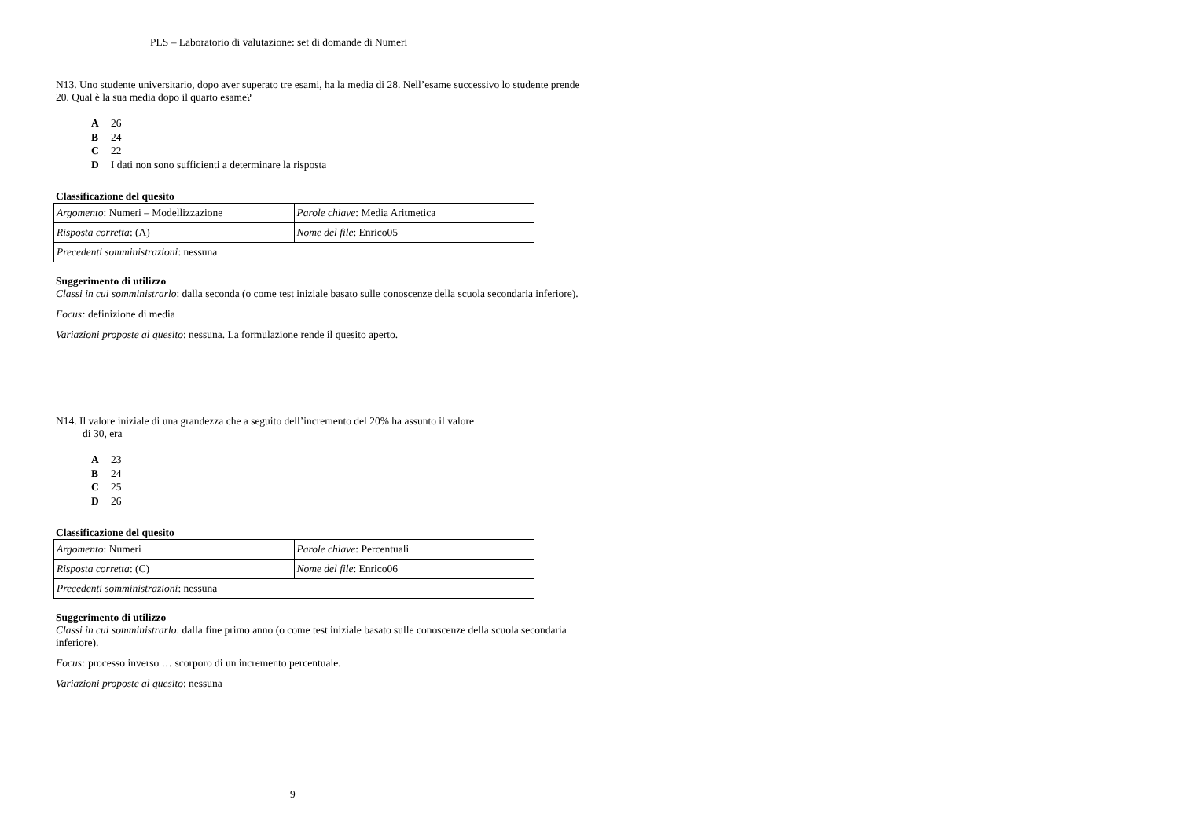PLS – Laboratorio di valutazione: set di domande di Numeri
N13. Uno studente universitario, dopo aver superato tre esami, ha la media di 28. Nell’esame successivo lo studente prende 20. Qual è la sua media dopo il quarto esame?
A 26
B 24
C 22
D I dati non sono sufficienti a determinare la risposta
Classificazione del quesito
| Argomento : Numeri – Modellizzazione | Parole chiave : Media Aritmetica |
| Risposta corretta : (A) | Nome del file : Enrico05 |
| Precedenti somministrazioni : nessuna | |
Suggerimento di utilizzo
Classi in cui somministrarlo: dalla seconda (o come test iniziale basato sulle conoscenze della scuola secondaria inferiore).
Focus: definizione di media
Variazioni proposte al quesito: nessuna. La formulazione rende il quesito aperto.
N14. Il valore iniziale di una grandezza che a seguito dell’incremento del 20% ha assunto il valore
di 30, era
A 23
B 24
C 25
D 26
Classificazione del quesito
| Argomento : Numeri | Parole chiave : Percentuali |
| Risposta corretta : (C) | Nome del file : Enrico06 |
| Precedenti somministrazioni : nessuna | |
Suggerimento di utilizzo
Classi in cui somministrarlo: dalla fine primo anno (o come test iniziale basato sulle conoscenze della scuola secondaria inferiore).
Focus: processo inverso … scorporo di un incremento percentuale.
Variazioni proposte al quesito: nessuna
9